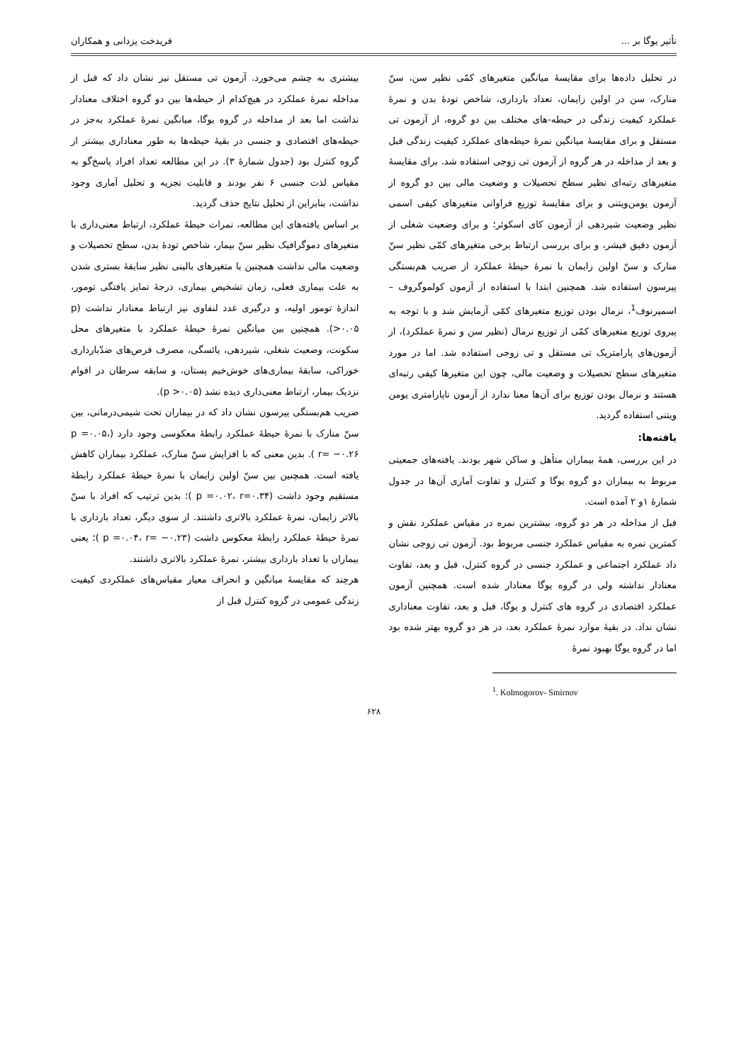تأثیر یوگا بر ... فریدخت یزدانی و همکاران
در تحلیل داده‌ها برای مقایسهٔ میانگین متغیرهای کمّی نظیر سن، سنّ منارک، سن در اولین زایمان، تعداد بارداری، شاخص تودهٔ بدن و نمرهٔ عملکرد کیفیت زندگی در حیطه-های مختلف بین دو گروه، از آزمون تی مستقل و برای مقایسهٔ میانگین نمرهٔ حیطه‌های عملکرد کیفیت زندگی قبل و بعد از مداخله در هر گروه از آزمون تی زوجی استفاده شد. برای مقایسهٔ متغیرهای رتبه‌ای نظیر سطح تحصیلات و وضعیت مالی بین دو گروه از آزمون یومن‌ویتنی و برای مقایسهٔ توزیع فراوانی متغیرهای کیفی اسمی نظیر وضعیت شیردهی از آزمون کای اسکوئر؛ و برای وضعیت شغلی از آزمون دقیق فیشر، و برای بررسی ارتباط برخی متغیرهای کمّی نظیر سنّ منارک و سنّ اولین زایمان با نمرهٔ حیطهٔ عملکرد از ضریب هم‌بستگی پیرسون استفاده شد. همچنین ابتدا با استفاده از آزمون کولموگروف – اسمیرنوف<sup>1</sup>، نرمال بودن توزیع متغیرهای کمّی آزمایش شد و با توجه به پیروی توزیع متغیرهای کمّی از توزیع نرمال (نظیر سن و نمرهٔ عملکرد)، از آزمون‌های پارامتریک تی مستقل و تی زوجی استفاده شد. اما در مورد متغیرهای سطح تحصیلات و وضعیت مالی، چون این متغیرها کیفی رتبه‌ای هستند و نرمال بودن توزیع برای آن‌ها معنا ندارد از آزمون ناپارامتری یومن ویتنی استفاده گردید.
یافته‌ها:
در این بررسی، همهٔ بیماران متأهل و ساکن شهر بودند. یافته‌های جمعیتی مربوط به بیماران دو گروه یوگا و کنترل و تفاوت آماری آن‌ها در جدول شمارهٔ ۱و ۲ آمده است.
قبل از مداخله در هر دو گروه، بیشترین نمره در مقیاس عملکرد نقش و کمترین نمره به مقیاس عملکرد جنسی مربوط بود. آزمون تی زوجی نشان داد عملکرد اجتماعی و عملکرد جنسی در گروه کنترل، قبل و بعد، تفاوت معنادار نداشته ولی در گروه یوگا معنادار شده است. همچنین آزمون عملکرد اقتصادی در گروه های کنترل و یوگا، قبل و بعد، تفاوت معناداری نشان نداد. در بقیهٔ موارد نمرهٔ عملکرد بعد، در هر دو گروه بهتر شده بود اما در گروه یوگا بهبود نمرهٔ
<sup>1</sup>. Kolmogorov- Smirnov
بیشتری به چشم می‌خورد. آزمون تی مستقل نیز نشان داد که قبل از مداخله نمرهٔ عملکرد در هیچ‌کدام از حیطه‌ها بین دو گروه اختلاف معنادار نداشت اما بعد از مداخله در گروه یوگا، میانگین نمرهٔ عملکرد به‌جز در حیطه‌های اقتصادی و جنسی در بقیهٔ حیطه‌ها به طور معناداری بیشتر از گروه کنترل بود (جدول شمارهٔ ۳). در این مطالعه تعداد افراد پاسخ‌گو به مقیاس لذت جنسی ۶ نفر بودند و قابلیت تجزیه و تحلیل آماری وجود نداشت، بنابراین از تحلیل نتایج حذف گردید.
بر اساس یافته‌های این مطالعه، نمرات حیطهٔ عملکرد، ارتباط معنی‌داری با متغیرهای دموگرافیک نظیر سنّ بیمار، شاخص تودهٔ بدن، سطح تحصیلات و وضعیت مالی نداشت همچنین با متغیرهای بالینی نظیر سابقهٔ بستری شدن به علت بیماری فعلی، زمان تشخیص بیماری، درجهٔ تمایز یافتگی تومور، اندازهٔ تومور اولیه، و درگیری غدد لنفاوی نیز ارتباط معنادار نداشت (p >۰.۰۵). همچنین بین میانگین نمرهٔ حیطهٔ عملکرد با متغیرهای محل سکونت، وضعیت شغلی، شیردهی، یائسگی، مصرف قرص‌های ضدّبارداری خوراکی، سابقهٔ بیماری‌های خوش‌خیم پستان، و سابقه سرطان در اقوام نزدیک بیمار، ارتباط معنی‌داری دیده نشد (p >۰.۰۵).
ضریب هم‌بستگی پیرسون نشان داد که در بیماران تحت شیمی‌درمانی، بین سنّ منارک با نمرهٔ حیطهٔ عملکرد رابطهٔ معکوسی وجود دارد (p =۰.۰۵، r= −۰.۲۶ ). بدین معنی که با افزایش سنّ منارک، عملکرد بیماران کاهش یافته است. همچنین بین سنّ اولین زایمان با نمرهٔ حیطهٔ عملکرد رابطهٔ مستقیم وجود داشت (p =۰.۰۲، r=۰.۳۴ )؛ بدین ترتیب که افراد با سنّ بالاتر زایمان، نمرهٔ عملکرد بالاتری داشتند. از سوی دیگر، تعداد بارداری با نمرهٔ حیطهٔ عملکرد رابطهٔ معکوس داشت (p =۰.۰۴، r= −۰.۲۳ )؛ یعنی بیماران با تعداد بارداری بیشتر، نمرهٔ عملکرد بالاتری داشتند.
هرچند که مقایسهٔ میانگین و انحراف معیار مقیاس‌های عملکردی کیفیت زندگی عمومی در گروه کنترل قبل از
۶۲۸